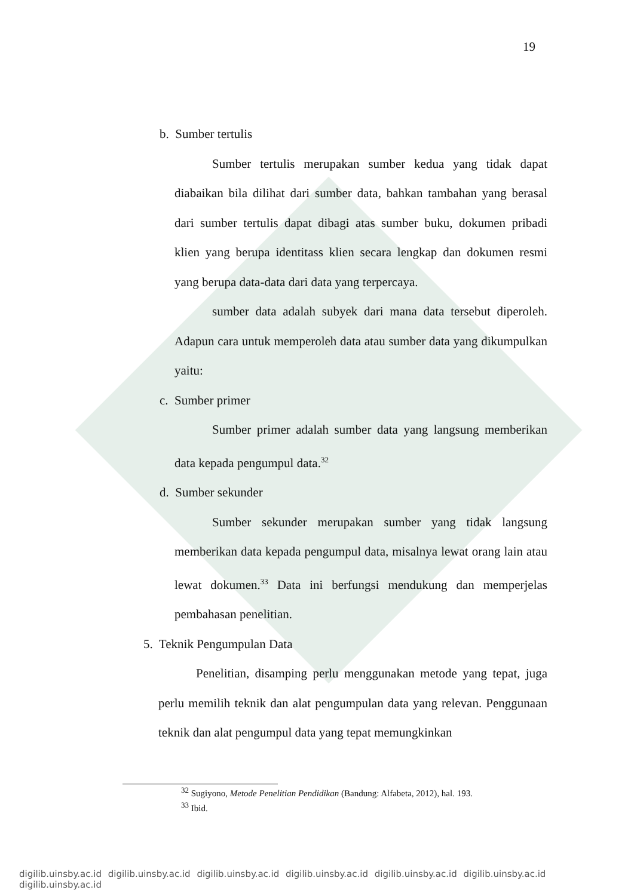19
b. Sumber tertulis
Sumber tertulis merupakan sumber kedua yang tidak dapat diabaikan bila dilihat dari sumber data, bahkan tambahan yang berasal dari sumber tertulis dapat dibagi atas sumber buku, dokumen pribadi klien yang berupa identitass klien secara lengkap dan dokumen resmi yang berupa data-data dari data yang terpercaya.
sumber data adalah subyek dari mana data tersebut diperoleh. Adapun cara untuk memperoleh data atau sumber data yang dikumpulkan yaitu:
c. Sumber primer
Sumber primer adalah sumber data yang langsung memberikan data kepada pengumpul data.<sup>32</sup>
d. Sumber sekunder
Sumber sekunder merupakan sumber yang tidak langsung memberikan data kepada pengumpul data, misalnya lewat orang lain atau lewat dokumen.<sup>33</sup> Data ini berfungsi mendukung dan memperjelas pembahasan penelitian.
5. Teknik Pengumpulan Data
Penelitian, disamping perlu menggunakan metode yang tepat, juga perlu memilih teknik dan alat pengumpulan data yang relevan. Penggunaan teknik dan alat pengumpul data yang tepat memungkinkan
<sup>32</sup> Sugiyono, Metode Penelitian Pendidikan (Bandung: Alfabeta, 2012), hal. 193.
<sup>33</sup> Ibid.
digilib.uinsby.ac.id digilib.uinsby.ac.id digilib.uinsby.ac.id digilib.uinsby.ac.id digilib.uinsby.ac.id digilib.uinsby.ac.id digilib.uinsby.ac.id